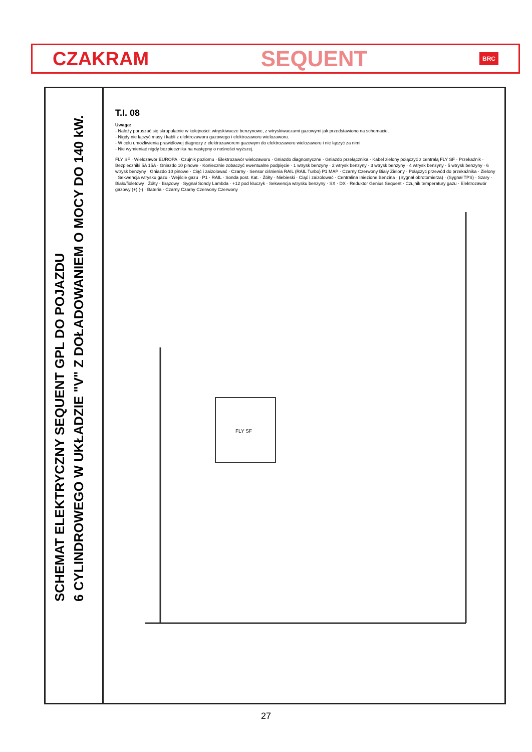CZAKRAM SEQUENT BRC
SCHEMAT ELEKTRYCZNY SEQUENT GPL DO POJAZDU
6 CYLINDROWEGO W UKŁADZIE "V" Z DOŁADOWANIEM O MOCY DO 140 kW.
T.I. 08
Uwaga:
- Należy poruszać się skrupulatnie w kolejności: wtryskiwacze benzynowe, z wtryskiwaczami gazowymi jak przedstawiono na schemacie.
- Nigdy nie łączyć masy i kabli z elektrozaworu gazowego i elektrozaworu wielozaworu.
- W celu umożliwienia prawidłowej diagnozy z elektrozaworem gazowym do elektrozaworu wielozaworu i nie łączyć za nimi
- Nie wymieniać nigdy bezpiecznika na następny o nośności wyższej.
FLY SF · Wielozawór EUROPA · Czujnik poziomu · Elektrozawór wielozaworu · Gniazdo diagnostyczne · Gniazdo przełącznika · Kabel zielony połączyć z centralą FLY SF · Przekaźnik · Bezpieczniki 5A 15A · Gniazdo 10 pinowe · Koniecznie zobaczyć ewentualne podpięcie · 1 wtrysk benzyny · 2 wtrysk benzyny · 3 wtrysk benzyny · 4 wtrysk benzyny · 5 wtrysk benzyny · 6 wtrysk benzyny · Gniazdo 10 pinowe · Ciąć i zaizolować · Czarny · Sensor ciśnienia RAIL (RAIL Turbo) P1 MAP · Czarny Czerwony Biały Zielony · Połączyć przewód do przekaźnika · Zielony · Sekwencja wtrysku gazu · Wejście gazu · P1 · RAIL · Sonda post. Kat. · Żółty · Niebieski · Ciąć i zaizolować · Centralina Iniezione Benzina · (Sygnał obrotomierza) · (Sygnał TPS) · Szary · Biało/fioletowy · Żółty · Brązowy · Sygnał Sondy Lambda · +12 pod kluczyk · Sekwencja wtrysku benzyny · SX · DX · Reduktor Genius Sequent · Czujnik temperatury gazu · Elektrozawór gazowy (+) (-) · Bateria · Czarny Czarny Czerwony Czerwony
FLY SF
27